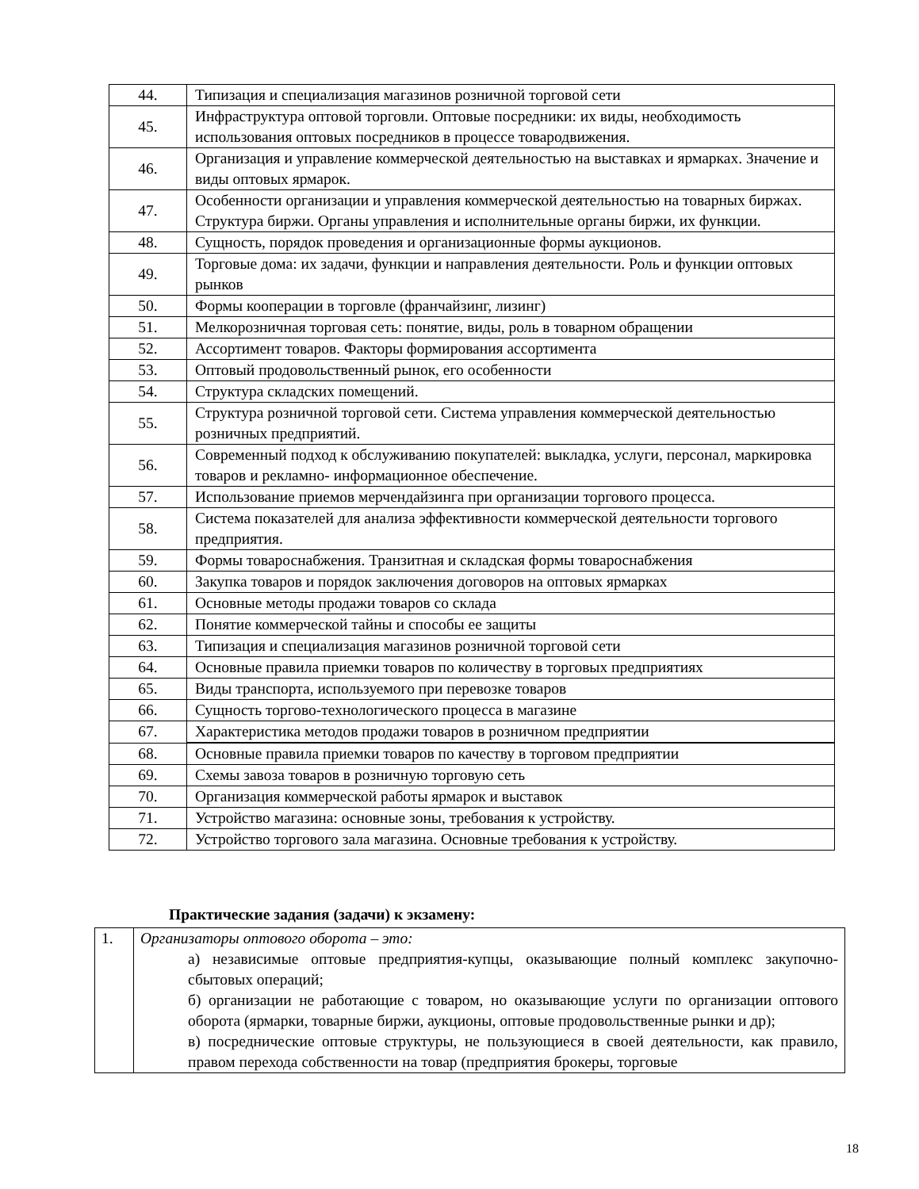| 44. | Типизация и специализация магазинов розничной торговой сети |
| 45. | Инфраструктура оптовой торговли. Оптовые посредники: их виды, необходимость использования оптовых посредников в процессе товародвижения. |
| 46. | Организация и управление коммерческой деятельностью на выставках и ярмарках. Значение и виды оптовых ярмарок. |
| 47. | Особенности организации и управления коммерческой деятельностью на товарных биржах. Структура биржи. Органы управления и исполнительные органы биржи, их функции. |
| 48. | Сущность, порядок проведения и организационные формы аукционов. |
| 49. | Торговые дома: их задачи, функции и направления деятельности. Роль и функции оптовых рынков |
| 50. | Формы кооперации в торговле (франчайзинг, лизинг) |
| 51. | Мелкорозничная торговая сеть: понятие, виды, роль в товарном обращении |
| 52. | Ассортимент товаров. Факторы формирования ассортимента |
| 53. | Оптовый продовольственный рынок, его особенности |
| 54. | Структура складских помещений. |
| 55. | Структура розничной торговой сети. Система управления коммерческой деятельностью розничных предприятий. |
| 56. | Современный подход к обслуживанию покупателей: выкладка, услуги, персонал, маркировка товаров и рекламно- информационное обеспечение. |
| 57. | Использование приемов мерчендайзинга при организации торгового процесса. |
| 58. | Система показателей для анализа эффективности коммерческой деятельности торгового предприятия. |
| 59. | Формы товароснабжения. Транзитная и складская формы товароснабжения |
| 60. | Закупка товаров и порядок заключения договоров на оптовых ярмарках |
| 61. | Основные методы продажи товаров со склада |
| 62. | Понятие коммерческой тайны и способы ее защиты |
| 63. | Типизация и специализация магазинов розничной торговой сети |
| 64. | Основные правила приемки товаров по количеству в торговых предприятиях |
| 65. | Виды транспорта, используемого при перевозке товаров |
| 66. | Сущность торгово-технологического процесса в магазине |
| 67. | Характеристика методов продажи товаров в розничном предприятии |
| 68. | Основные правила приемки товаров по качеству в торговом предприятии |
| 69. | Схемы завоза товаров в розничную торговую сеть |
| 70. | Организация коммерческой работы ярмарок и выставок |
| 71. | Устройство магазина: основные зоны, требования к устройству. |
| 72. | Устройство торгового зала магазина. Основные требования к устройству. |
Практические задания (задачи) к экзамену:
| 1. | Организаторы оптового оборота – это: а) независимые оптовые предприятия-купцы, оказывающие полный комплекс закупочно-сбытовых операций; б) организации не работающие с товаром, но оказывающие услуги по организации оптового оборота (ярмарки, товарные биржи, аукционы, оптовые продовольственные рынки и др); в) посреднические оптовые структуры, не пользующиеся в своей деятельности, как правило, правом перехода собственности на товар (предприятия брокеры, торговые |
18